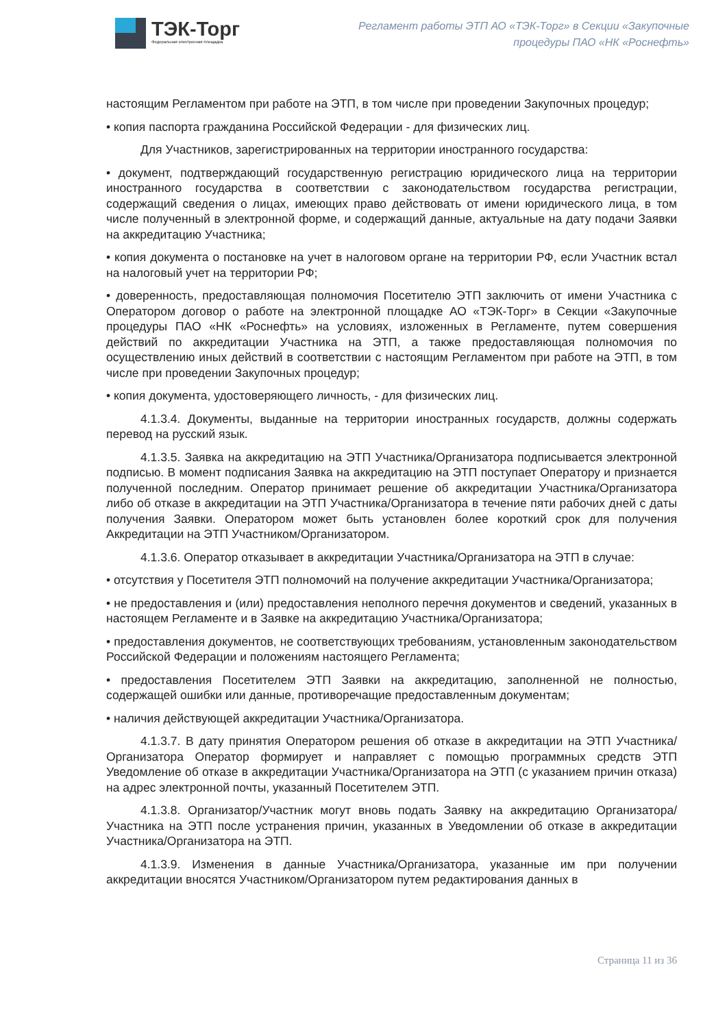ТЭК-Торг
Федеральная электронная площадка
Регламент работы ЭТП АО «ТЭК-Торг» в Секции «Закупочные
процедуры ПАО «НК «Роснефть»
настоящим Регламентом при работе на ЭТП, в том числе при проведении Закупочных процедур;
• копия паспорта гражданина Российской Федерации - для физических лиц.
Для Участников, зарегистрированных на территории иностранного государства:
• документ, подтверждающий государственную регистрацию юридического лица на территории иностранного государства в соответствии с законодательством государства регистрации, содержащий сведения о лицах, имеющих право действовать от имени юридического лица, в том числе полученный в электронной форме, и содержащий данные, актуальные на дату подачи Заявки на аккредитацию Участника;
• копия документа о постановке на учет в налоговом органе на территории РФ, если Участник встал на налоговый учет на территории РФ;
• доверенность, предоставляющая полномочия Посетителю ЭТП заключить от имени Участника с Оператором договор о работе на электронной площадке АО «ТЭК-Торг» в Секции «Закупочные процедуры ПАО «НК «Роснефть» на условиях, изложенных в Регламенте, путем совершения действий по аккредитации Участника на ЭТП, а также предоставляющая полномочия по осуществлению иных действий в соответствии с настоящим Регламентом при работе на ЭТП, в том числе при проведении Закупочных процедур;
• копия документа, удостоверяющего личность, - для физических лиц.
4.1.3.4. Документы, выданные на территории иностранных государств, должны содержать перевод на русский язык.
4.1.3.5. Заявка на аккредитацию на ЭТП Участника/Организатора подписывается электронной подписью. В момент подписания Заявка на аккредитацию на ЭТП поступает Оператору и признается полученной последним. Оператор принимает решение об аккредитации Участника/Организатора либо об отказе в аккредитации на ЭТП Участника/Организатора в течение пяти рабочих дней с даты получения Заявки. Оператором может быть установлен более короткий срок для получения Аккредитации на ЭТП Участником/Организатором.
4.1.3.6. Оператор отказывает в аккредитации Участника/Организатора на ЭТП в случае:
• отсутствия у Посетителя ЭТП полномочий на получение аккредитации Участника/Организатора;
• не предоставления и (или) предоставления неполного перечня документов и сведений, указанных в настоящем Регламенте и в Заявке на аккредитацию Участника/Организатора;
• предоставления документов, не соответствующих требованиям, установленным законодательством Российской Федерации и положениям настоящего Регламента;
• предоставления Посетителем ЭТП Заявки на аккредитацию, заполненной не полностью, содержащей ошибки или данные, противоречащие предоставленным документам;
• наличия действующей аккредитации Участника/Организатора.
4.1.3.7. В дату принятия Оператором решения об отказе в аккредитации на ЭТП Участника/Организатора Оператор формирует и направляет с помощью программных средств ЭТП Уведомление об отказе в аккредитации Участника/Организатора на ЭТП (с указанием причин отказа) на адрес электронной почты, указанный Посетителем ЭТП.
4.1.3.8. Организатор/Участник могут вновь подать Заявку на аккредитацию Организатора/Участника на ЭТП после устранения причин, указанных в Уведомлении об отказе в аккредитации Участника/Организатора на ЭТП.
4.1.3.9. Изменения в данные Участника/Организатора, указанные им при получении аккредитации вносятся Участником/Организатором путем редактирования данных в
Страница 11 из 36